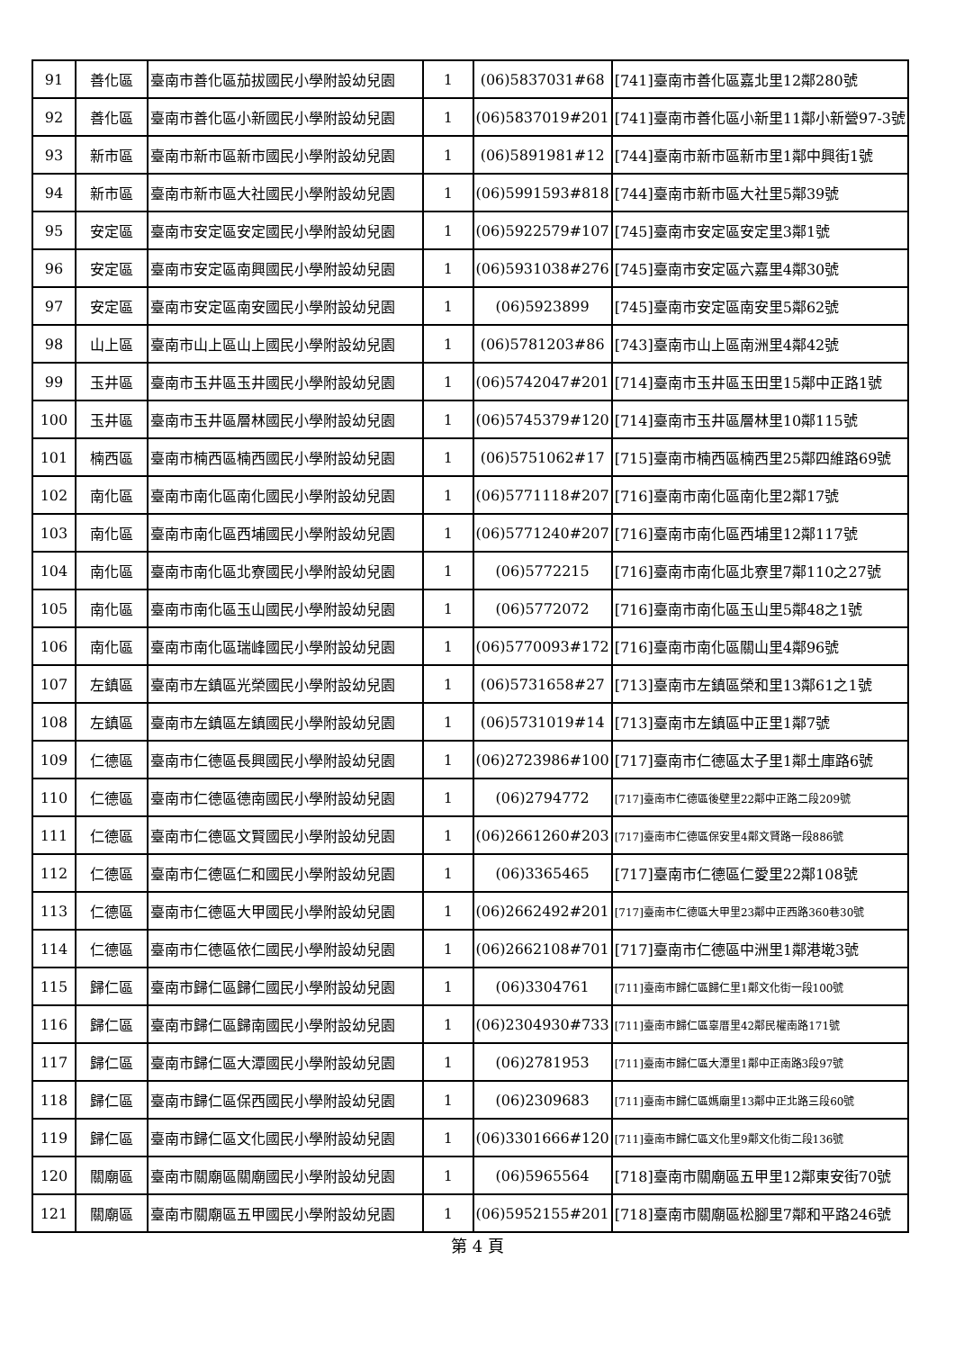| 91 | 善化區 | 臺南市善化區茄拔國民小學附設幼兒園 | 1 | (06)5837031#68 | [741]臺南市善化區嘉北里12鄰280號 |
| 92 | 善化區 | 臺南市善化區小新國民小學附設幼兒園 | 1 | (06)5837019#201 | [741]臺南市善化區小新里11鄰小新營97-3號 |
| 93 | 新市區 | 臺南市新市區新市國民小學附設幼兒園 | 1 | (06)5891981#12 | [744]臺南市新市區新市里1鄰中興街1號 |
| 94 | 新市區 | 臺南市新市區大社國民小學附設幼兒園 | 1 | (06)5991593#818 | [744]臺南市新市區大社里5鄰39號 |
| 95 | 安定區 | 臺南市安定區安定國民小學附設幼兒園 | 1 | (06)5922579#107 | [745]臺南市安定區安定里3鄰1號 |
| 96 | 安定區 | 臺南市安定區南興國民小學附設幼兒園 | 1 | (06)5931038#276 | [745]臺南市安定區六嘉里4鄰30號 |
| 97 | 安定區 | 臺南市安定區南安國民小學附設幼兒園 | 1 | (06)5923899 | [745]臺南市安定區南安里5鄰62號 |
| 98 | 山上區 | 臺南市山上區山上國民小學附設幼兒園 | 1 | (06)5781203#86 | [743]臺南市山上區南洲里4鄰42號 |
| 99 | 玉井區 | 臺南市玉井區玉井國民小學附設幼兒園 | 1 | (06)5742047#201 | [714]臺南市玉井區玉田里15鄰中正路1號 |
| 100 | 玉井區 | 臺南市玉井區層林國民小學附設幼兒園 | 1 | (06)5745379#120 | [714]臺南市玉井區層林里10鄰115號 |
| 101 | 楠西區 | 臺南市楠西區楠西國民小學附設幼兒園 | 1 | (06)5751062#17 | [715]臺南市楠西區楠西里25鄰四維路69號 |
| 102 | 南化區 | 臺南市南化區南化國民小學附設幼兒園 | 1 | (06)5771118#207 | [716]臺南市南化區南化里2鄰17號 |
| 103 | 南化區 | 臺南市南化區西埔國民小學附設幼兒園 | 1 | (06)5771240#207 | [716]臺南市南化區西埔里12鄰117號 |
| 104 | 南化區 | 臺南市南化區北寮國民小學附設幼兒園 | 1 | (06)5772215 | [716]臺南市南化區北寮里7鄰110之27號 |
| 105 | 南化區 | 臺南市南化區玉山國民小學附設幼兒園 | 1 | (06)5772072 | [716]臺南市南化區玉山里5鄰48之1號 |
| 106 | 南化區 | 臺南市南化區瑞峰國民小學附設幼兒園 | 1 | (06)5770093#172 | [716]臺南市南化區關山里4鄰96號 |
| 107 | 左鎮區 | 臺南市左鎮區光榮國民小學附設幼兒園 | 1 | (06)5731658#27 | [713]臺南市左鎮區榮和里13鄰61之1號 |
| 108 | 左鎮區 | 臺南市左鎮區左鎮國民小學附設幼兒園 | 1 | (06)5731019#14 | [713]臺南市左鎮區中正里1鄰7號 |
| 109 | 仁德區 | 臺南市仁德區長興國民小學附設幼兒園 | 1 | (06)2723986#100 | [717]臺南市仁德區太子里1鄰土庫路6號 |
| 110 | 仁德區 | 臺南市仁德區德南國民小學附設幼兒園 | 1 | (06)2794772 | [717]臺南市仁德區後壁里22鄰中正路二段209號 |
| 111 | 仁德區 | 臺南市仁德區文賢國民小學附設幼兒園 | 1 | (06)2661260#203 | [717]臺南市仁德區保安里4鄰文賢路一段886號 |
| 112 | 仁德區 | 臺南市仁德區仁和國民小學附設幼兒園 | 1 | (06)3365465 | [717]臺南市仁德區仁愛里22鄰108號 |
| 113 | 仁德區 | 臺南市仁德區大甲國民小學附設幼兒園 | 1 | (06)2662492#201 | [717]臺南市仁德區大甲里23鄰中正西路360巷30號 |
| 114 | 仁德區 | 臺南市仁德區依仁國民小學附設幼兒園 | 1 | (06)2662108#701 | [717]臺南市仁德區中洲里1鄰港墘3號 |
| 115 | 歸仁區 | 臺南市歸仁區歸仁國民小學附設幼兒園 | 1 | (06)3304761 | [711]臺南市歸仁區歸仁里1鄰文化街一段100號 |
| 116 | 歸仁區 | 臺南市歸仁區歸南國民小學附設幼兒園 | 1 | (06)2304930#733 | [711]臺南市歸仁區辜厝里42鄰民權南路171號 |
| 117 | 歸仁區 | 臺南市歸仁區大潭國民小學附設幼兒園 | 1 | (06)2781953 | [711]臺南市歸仁區大潭里1鄰中正南路3段97號 |
| 118 | 歸仁區 | 臺南市歸仁區保西國民小學附設幼兒園 | 1 | (06)2309683 | [711]臺南市歸仁區媽廟里13鄰中正北路三段60號 |
| 119 | 歸仁區 | 臺南市歸仁區文化國民小學附設幼兒園 | 1 | (06)3301666#120 | [711]臺南市歸仁區文化里9鄰文化街二段136號 |
| 120 | 關廟區 | 臺南市關廟區關廟國民小學附設幼兒園 | 1 | (06)5965564 | [718]臺南市關廟區五甲里12鄰東安街70號 |
| 121 | 關廟區 | 臺南市關廟區五甲國民小學附設幼兒園 | 1 | (06)5952155#201 | [718]臺南市關廟區松腳里7鄰和平路246號 |
第 4 頁